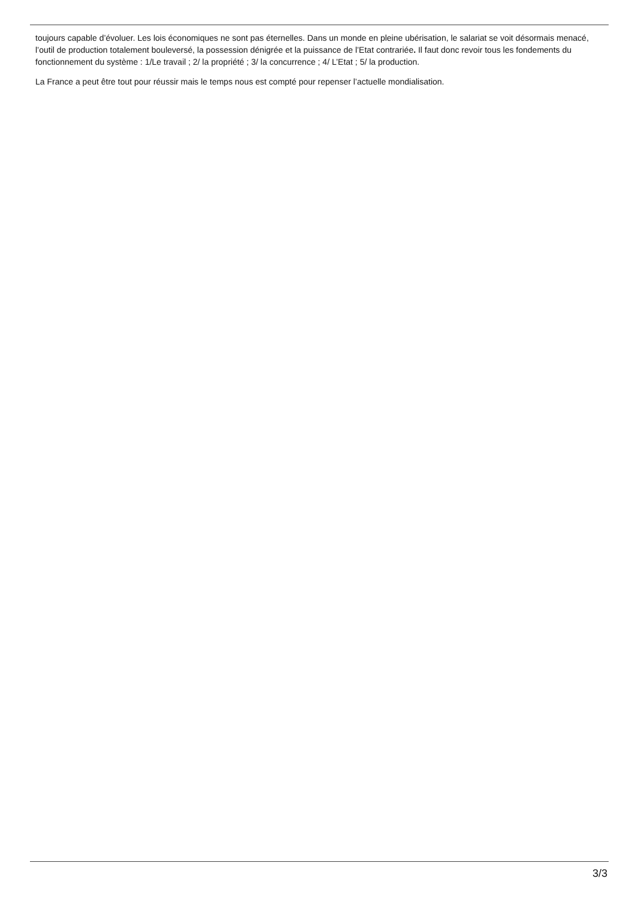toujours capable d’évoluer. Les lois économiques ne sont pas éternelles. Dans un monde en pleine ubérisation, le salariat se voit désormais menacé, l’outil de production totalement bouleversé, la possession dénigrée et la puissance de l’Etat contrariée. Il faut donc revoir tous les fondements du fonctionnement du système : 1/Le travail ; 2/ la propriété ; 3/ la concurrence ; 4/ L’Etat ; 5/ la production.
La France a peut être tout pour réussir mais le temps nous est compté pour repenser l’actuelle mondialisation.
3/3